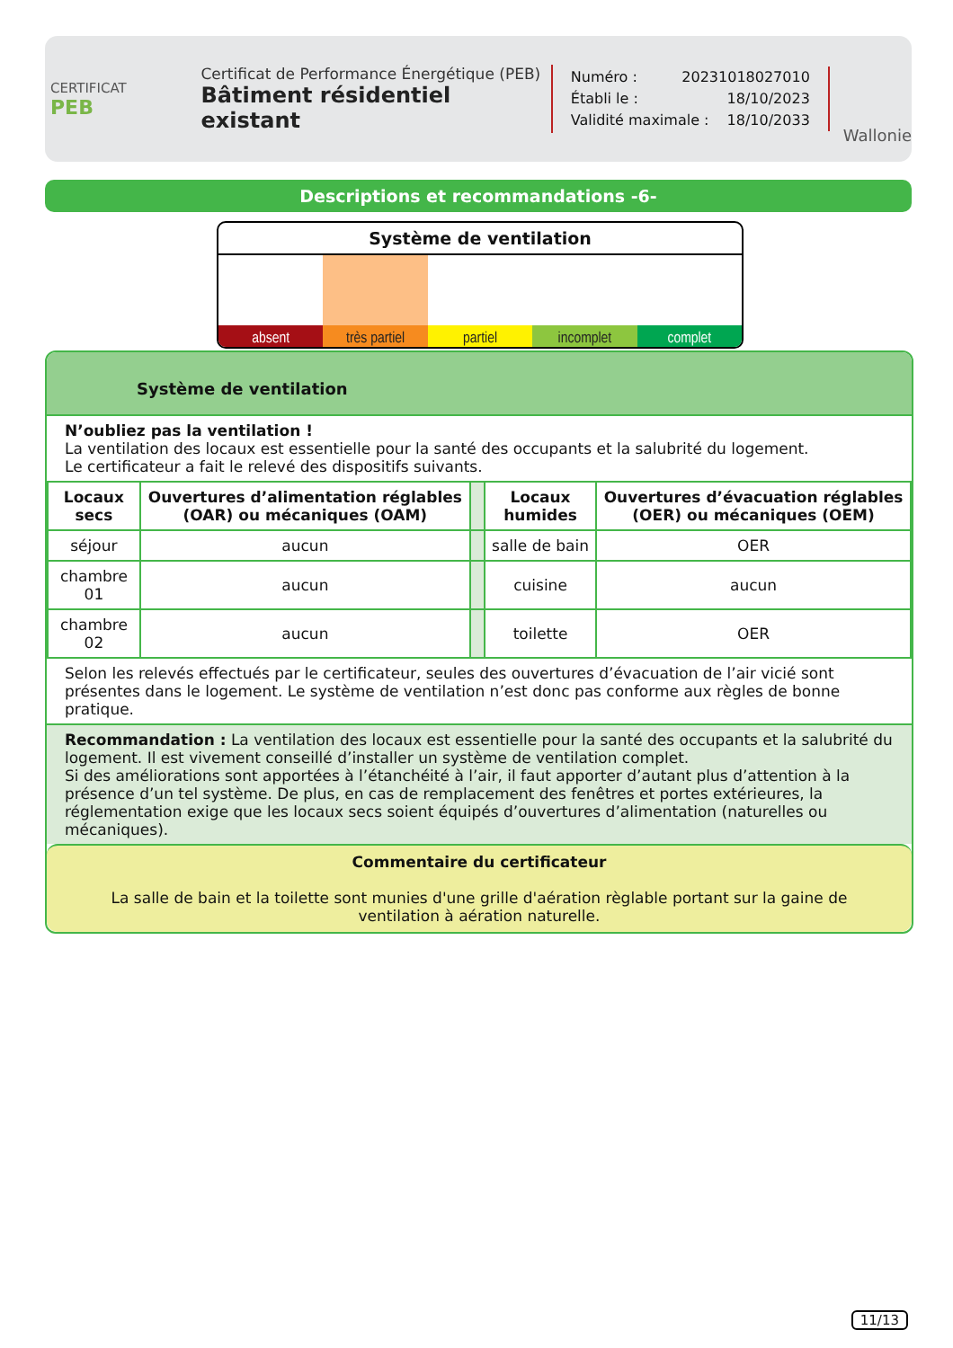CERTIFICAT
PEB
Certificat de Performance Énergétique (PEB)
Bâtiment résidentiel existant
Numéro : 20231018027010
Établi le : 18/10/2023
Validité maximale : 18/10/2033
Wallonie
Descriptions et recommandations -6-
Système de ventilation
absent très partiel partiel incomplet complet
Système de ventilation
N’oubliez pas la ventilation !
La ventilation des locaux est essentielle pour la santé des occupants et la salubrité du logement.
Le certificateur a fait le relevé des dispositifs suivants.
| Locaux secs | Ouvertures d’alimentation réglables (OAR) ou mécaniques (OAM) | | Locaux humides | Ouvertures d’évacuation réglables (OER) ou mécaniques (OEM) |
| --- | --- | --- | --- | --- |
| séjour | aucun | | salle de bain | OER |
| chambre 01 | aucun | | cuisine | aucun |
| chambre 02 | aucun | | toilette | OER |
Selon les relevés effectués par le certificateur, seules des ouvertures d’évacuation de l’air vicié sont présentes dans le logement. Le système de ventilation n’est donc pas conforme aux règles de bonne pratique.
Recommandation : La ventilation des locaux est essentielle pour la santé des occupants et la salubrité du logement. Il est vivement conseillé d’installer un système de ventilation complet.
Si des améliorations sont apportées à l’étanchéité à l’air, il faut apporter d’autant plus d’attention à la présence d’un tel système. De plus, en cas de remplacement des fenêtres et portes extérieures, la réglementation exige que les locaux secs soient équipés d’ouvertures d’alimentation (naturelles ou mécaniques).
Commentaire du certificateur
La salle de bain et la toilette sont munies d'une grille d'aération règlable portant sur la gaine de ventilation à aération naturelle.
11/13